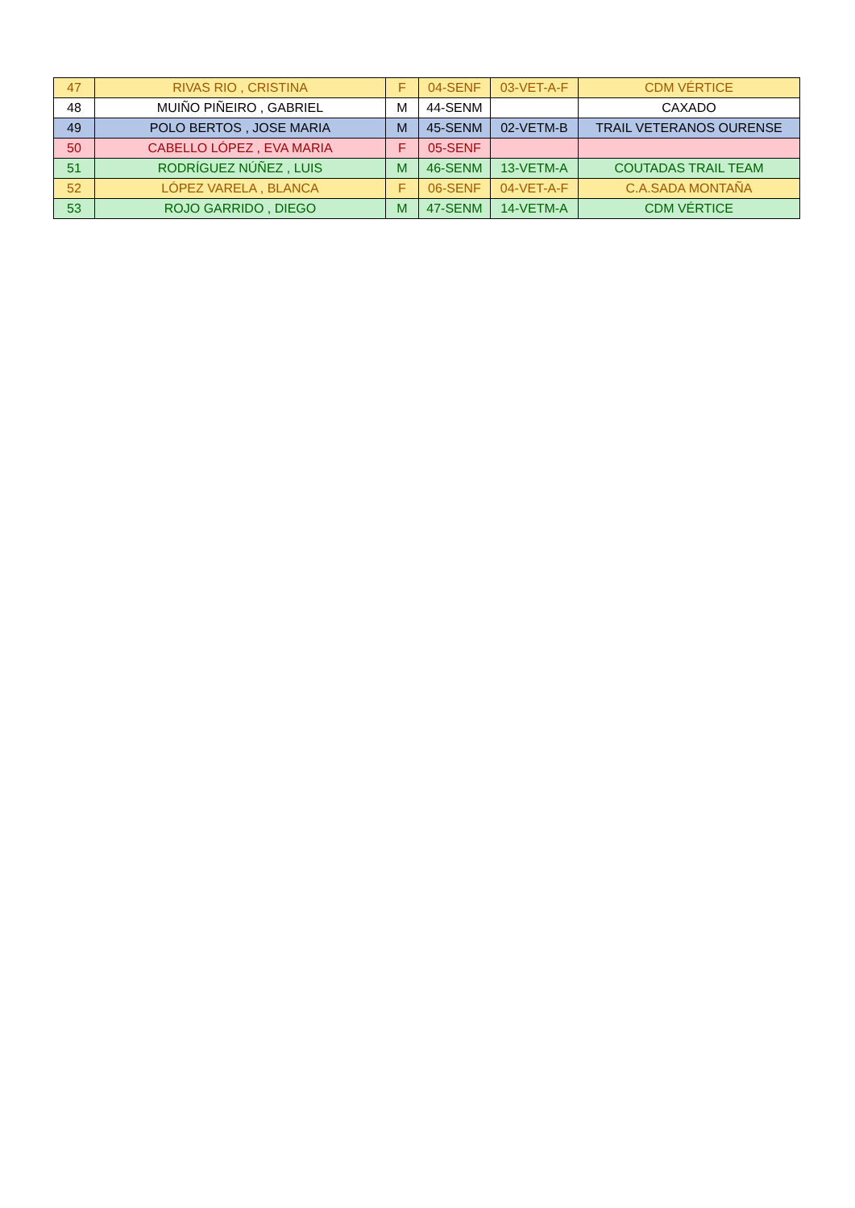| 47 | RIVAS RIO , CRISTINA | F | 04-SENF | 03-VET-A-F | CDM VÉRTICE |
| 48 | MUIÑO PIÑEIRO , GABRIEL | M | 44-SENM | | CAXADO |
| 49 | POLO BERTOS , JOSE MARIA | M | 45-SENM | 02-VETM-B | TRAIL VETERANOS OURENSE |
| 50 | CABELLO LÓPEZ , EVA MARIA | F | 05-SENF | | |
| 51 | RODRÍGUEZ NÚÑEZ , LUIS | M | 46-SENM | 13-VETM-A | COUTADAS TRAIL TEAM |
| 52 | LÓPEZ VARELA , BLANCA | F | 06-SENF | 04-VET-A-F | C.A.SADA MONTAÑA |
| 53 | ROJO GARRIDO , DIEGO | M | 47-SENM | 14-VETM-A | CDM VÉRTICE |